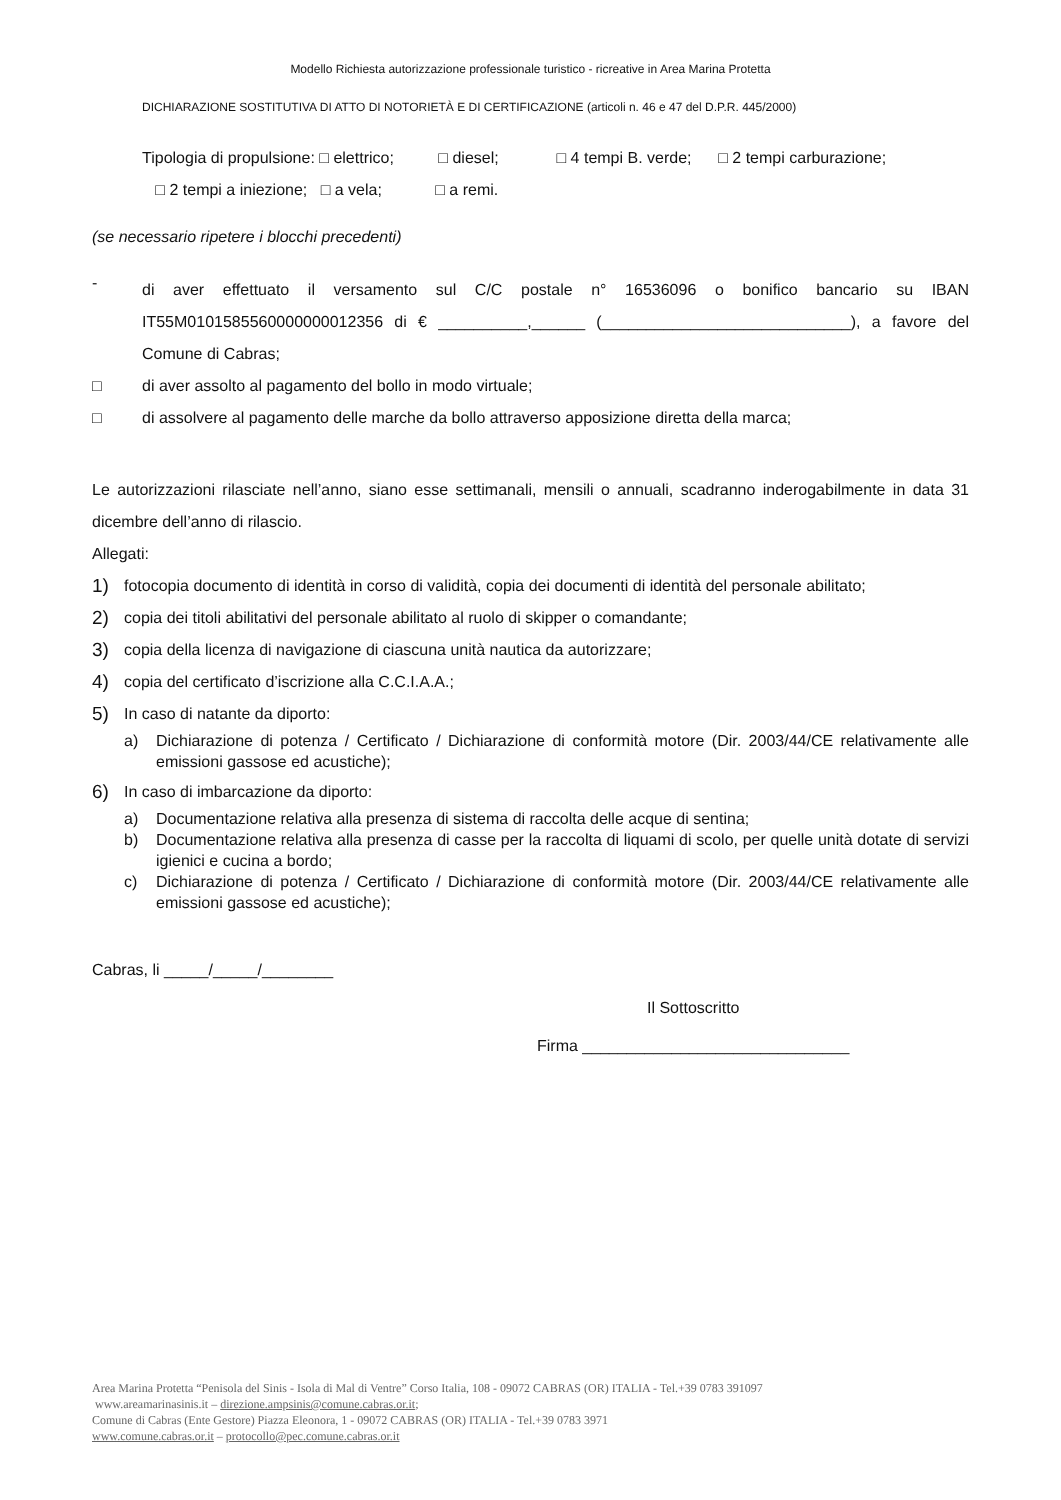Modello Richiesta autorizzazione professionale turistico - ricreative in Area Marina Protetta
DICHIARAZIONE SOSTITUTIVA DI ATTO DI NOTORIETÀ E DI CERTIFICAZIONE (articoli n. 46 e 47 del D.P.R. 445/2000)
Tipologia di propulsione: □ elettrico; □ diesel; □ 4 tempi B. verde; □ 2 tempi carburazione;
□ 2 tempi a iniezione; □ a vela; □ a remi.
(se necessario ripetere i blocchi precedenti)
-
di aver effettuato il versamento sul C/C postale n° 16536096 o bonifico bancario su IBAN IT55M0101585560000000012356 di € __________,______ (____________________________), a favore del Comune di Cabras;
□ di aver assolto al pagamento del bollo in modo virtuale;
□ di assolvere al pagamento delle marche da bollo attraverso apposizione diretta della marca;
Le autorizzazioni rilasciate nell’anno, siano esse settimanali, mensili o annuali, scadranno inderogabilmente in data 31 dicembre dell’anno di rilascio.
Allegati:
1)
fotocopia documento di identità in corso di validità, copia dei documenti di identità del personale abilitato;
2)
copia dei titoli abilitativi del personale abilitato al ruolo di skipper o comandante;
3)
copia della licenza di navigazione di ciascuna unità nautica da autorizzare;
4)
copia del certificato d’iscrizione alla C.C.I.A.A.;
5)
In caso di natante da diporto:
a) Dichiarazione di potenza / Certificato / Dichiarazione di conformità motore (Dir. 2003/44/CE relativamente alle emissioni gassose ed acustiche);
6)
In caso di imbarcazione da diporto:
a) Documentazione relativa alla presenza di sistema di raccolta delle acque di sentina;
b) Documentazione relativa alla presenza di casse per la raccolta di liquami di scolo, per quelle unità dotate di servizi igienici e cucina a bordo;
c) Dichiarazione di potenza / Certificato / Dichiarazione di conformità motore (Dir. 2003/44/CE relativamente alle emissioni gassose ed acustiche);
Cabras, li _____/_____/________
Il Sottoscritto
Firma ______________________________
Area Marina Protetta “Penisola del Sinis - Isola di Mal di Ventre” Corso Italia, 108 - 09072 CABRAS (OR) ITALIA - Tel.+39 0783 391097
www.areamarinasinis.it – direzione.ampsinis@comune.cabras.or.it;
Comune di Cabras (Ente Gestore) Piazza Eleonora, 1 - 09072 CABRAS (OR) ITALIA - Tel.+39 0783 3971
www.comune.cabras.or.it – protocollo@pec.comune.cabras.or.it